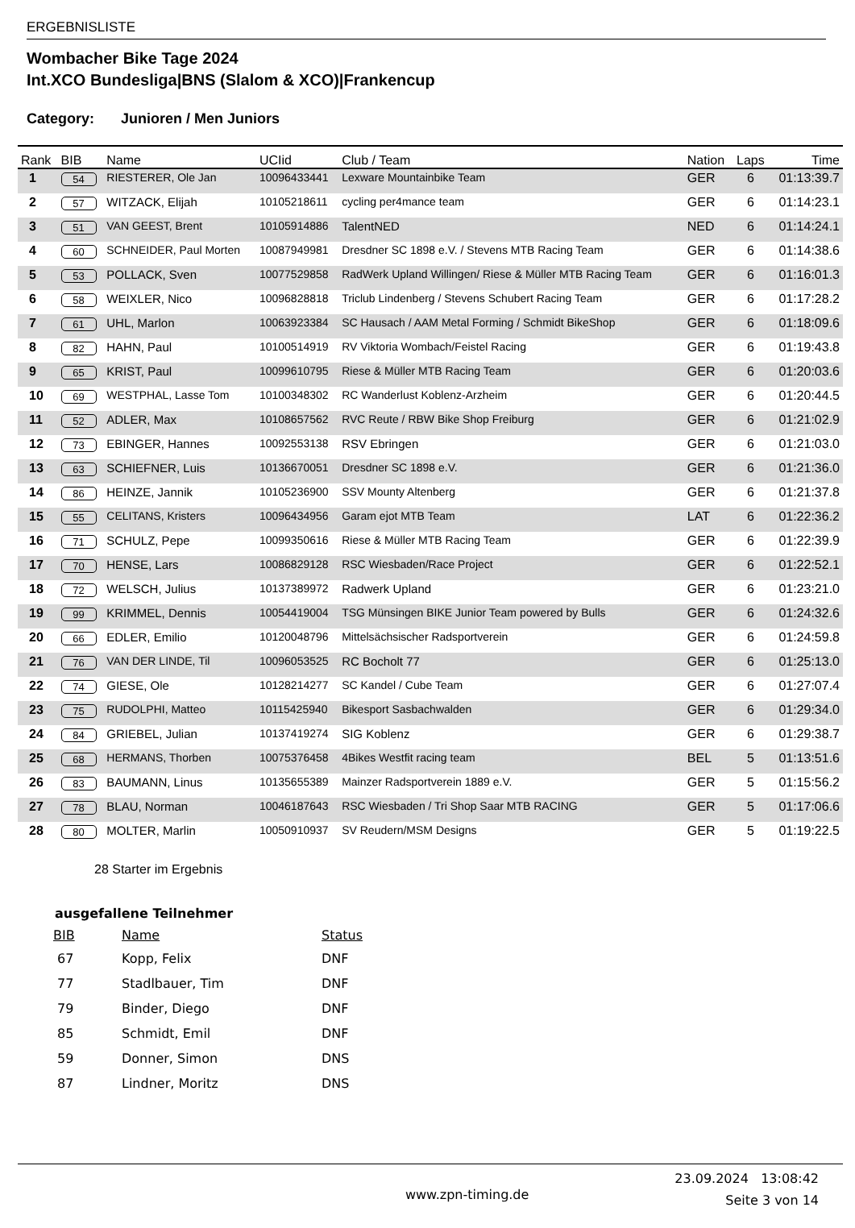ERGEBNISLISTE
Wombacher Bike Tage 2024
Int.XCO Bundesliga|BNS (Slalom & XCO)|Frankencup
Category: Junioren / Men Juniors
| Rank | BIB | Name | UCIid | Club / Team | Nation | Laps | Time |
| --- | --- | --- | --- | --- | --- | --- | --- |
| 1 | 54 | RIESTERER, Ole Jan | 10096433441 | Lexware Mountainbike Team | GER | 6 | 01:13:39.7 |
| 2 | 57 | WITZACK, Elijah | 10105218611 | cycling per4mance team | GER | 6 | 01:14:23.1 |
| 3 | 51 | VAN GEEST, Brent | 10105914886 | TalentNED | NED | 6 | 01:14:24.1 |
| 4 | 60 | SCHNEIDER, Paul Morten | 10087949981 | Dresdner SC 1898 e.V. / Stevens MTB Racing Team | GER | 6 | 01:14:38.6 |
| 5 | 53 | POLLACK, Sven | 10077529858 | RadWerk Upland Willingen/ Riese & Müller MTB Racing Team | GER | 6 | 01:16:01.3 |
| 6 | 58 | WEIXLER, Nico | 10096828818 | Triclub Lindenberg / Stevens Schubert Racing Team | GER | 6 | 01:17:28.2 |
| 7 | 61 | UHL, Marlon | 10063923384 | SC Hausach / AAM Metal Forming / Schmidt BikeShop | GER | 6 | 01:18:09.6 |
| 8 | 82 | HAHN, Paul | 10100514919 | RV Viktoria Wombach/Feistel Racing | GER | 6 | 01:19:43.8 |
| 9 | 65 | KRIST, Paul | 10099610795 | Riese & Müller MTB Racing Team | GER | 6 | 01:20:03.6 |
| 10 | 69 | WESTPHAL, Lasse Tom | 10100348302 | RC Wanderlust Koblenz-Arzheim | GER | 6 | 01:20:44.5 |
| 11 | 52 | ADLER, Max | 10108657562 | RVC Reute / RBW Bike Shop Freiburg | GER | 6 | 01:21:02.9 |
| 12 | 73 | EBINGER, Hannes | 10092553138 | RSV Ebringen | GER | 6 | 01:21:03.0 |
| 13 | 63 | SCHIEFNER, Luis | 10136670051 | Dresdner SC 1898 e.V. | GER | 6 | 01:21:36.0 |
| 14 | 86 | HEINZE, Jannik | 10105236900 | SSV Mounty Altenberg | GER | 6 | 01:21:37.8 |
| 15 | 55 | CELITANS, Kristers | 10096434956 | Garam ejot MTB Team | LAT | 6 | 01:22:36.2 |
| 16 | 71 | SCHULZ, Pepe | 10099350616 | Riese & Müller MTB Racing Team | GER | 6 | 01:22:39.9 |
| 17 | 70 | HENSE, Lars | 10086829128 | RSC Wiesbaden/Race Project | GER | 6 | 01:22:52.1 |
| 18 | 72 | WELSCH, Julius | 10137389972 | Radwerk Upland | GER | 6 | 01:23:21.0 |
| 19 | 99 | KRIMMEL, Dennis | 10054419004 | TSG Münsingen BIKE Junior Team powered by Bulls | GER | 6 | 01:24:32.6 |
| 20 | 66 | EDLER, Emilio | 10120048796 | Mittelsächsischer Radsportverein | GER | 6 | 01:24:59.8 |
| 21 | 76 | VAN DER LINDE, Til | 10096053525 | RC Bocholt 77 | GER | 6 | 01:25:13.0 |
| 22 | 74 | GIESE, Ole | 10128214277 | SC Kandel / Cube Team | GER | 6 | 01:27:07.4 |
| 23 | 75 | RUDOLPHI, Matteo | 10115425940 | Bikesport Sasbachwalden | GER | 6 | 01:29:34.0 |
| 24 | 84 | GRIEBEL, Julian | 10137419274 | SIG Koblenz | GER | 6 | 01:29:38.7 |
| 25 | 68 | HERMANS, Thorben | 10075376458 | 4Bikes Westfit racing team | BEL | 5 | 01:13:51.6 |
| 26 | 83 | BAUMANN, Linus | 10135655389 | Mainzer Radsportverein 1889 e.V. | GER | 5 | 01:15:56.2 |
| 27 | 78 | BLAU, Norman | 10046187643 | RSC Wiesbaden / Tri Shop Saar MTB RACING | GER | 5 | 01:17:06.6 |
| 28 | 80 | MOLTER, Marlin | 10050910937 | SV Reudern/MSM Designs | GER | 5 | 01:19:22.5 |
28 Starter im Ergebnis
ausgefallene Teilnehmer
| BIB | Name | Status |
| --- | --- | --- |
| 67 | Kopp, Felix | DNF |
| 77 | Stadlbauer, Tim | DNF |
| 79 | Binder, Diego | DNF |
| 85 | Schmidt, Emil | DNF |
| 59 | Donner, Simon | DNS |
| 87 | Lindner, Moritz | DNS |
www.zpn-timing.de 23.09.2024 13:08:42
Seite 3 von 14